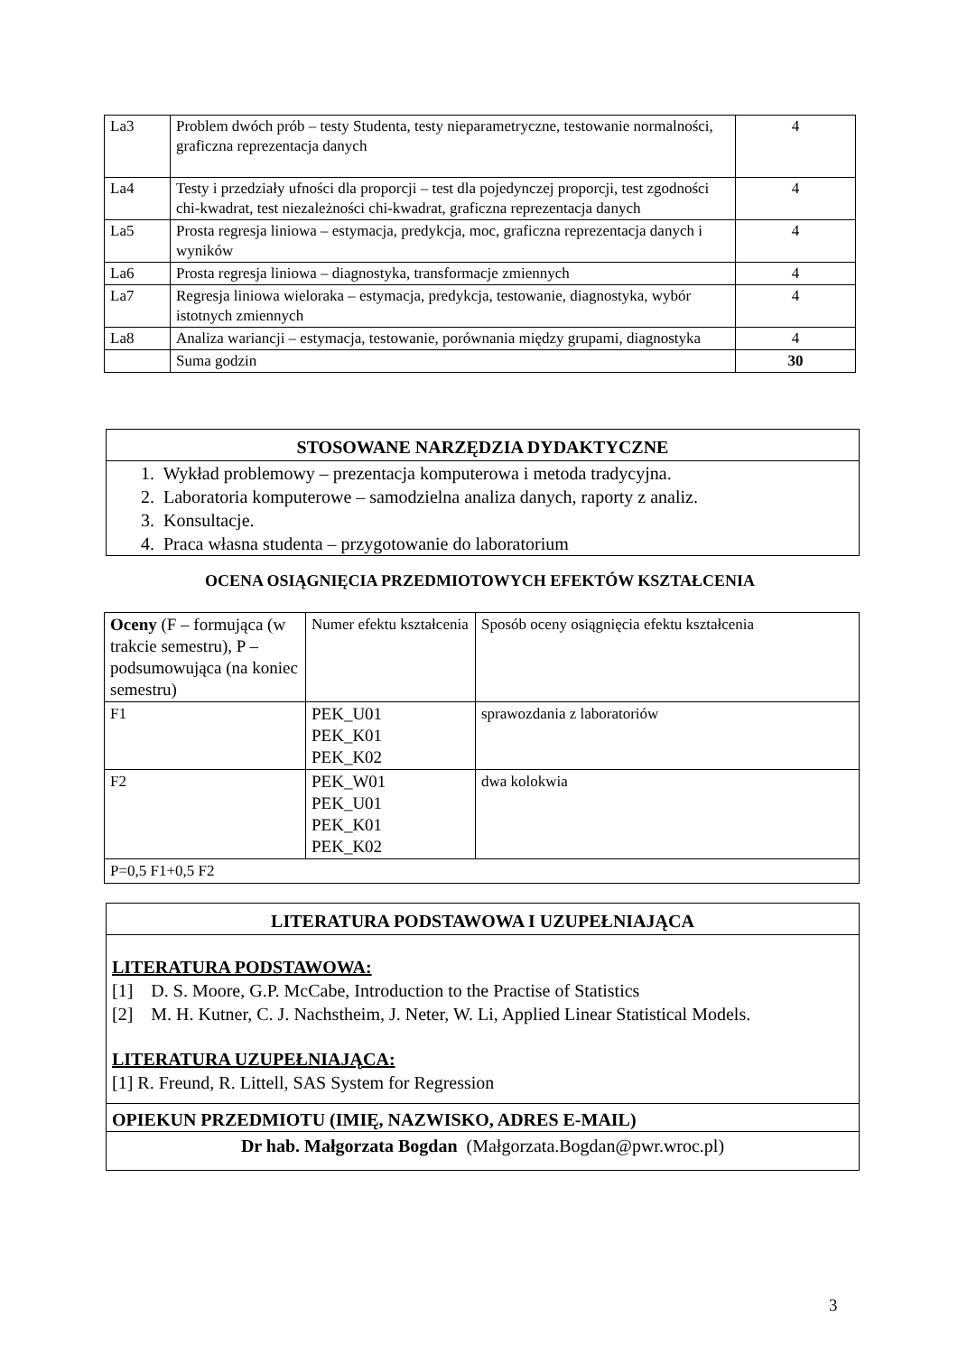| La3 | Problem dwóch prób – testy Studenta, testy nieparametryczne, testowanie normalności, graficzna reprezentacja danych | 4 |
| La4 | Testy i przedziały ufności dla proporcji – test dla pojedynczej proporcji, test zgodności chi-kwadrat, test niezależności chi-kwadrat, graficzna reprezentacja danych | 4 |
| La5 | Prosta regresja liniowa – estymacja, predykcja, moc, graficzna reprezentacja danych i wyników | 4 |
| La6 | Prosta regresja liniowa – diagnostyka, transformacje zmiennych | 4 |
| La7 | Regresja liniowa wieloraka – estymacja, predykcja, testowanie, diagnostyka, wybór istotnych zmiennych | 4 |
| La8 | Analiza wariancji – estymacja, testowanie, porównania między grupami, diagnostyka | 4 |
| | Suma godzin | 30 |
STOSOWANE NARZĘDZIA DYDAKTYCZNE
1. Wykład problemowy – prezentacja komputerowa i metoda tradycyjna.
2. Laboratoria komputerowe – samodzielna analiza danych, raporty z analiz.
3. Konsultacje.
4. Praca własna studenta – przygotowanie do laboratorium
OCENA OSIĄGNIĘCIA PRZEDMIOTOWYCH EFEKTÓW KSZTAŁCENIA
| Oceny (F – formująca (w trakcie semestru), P – podsumowująca (na koniec semestru) | Numer efektu kształcenia | Sposób oceny osiągnięcia efektu kształcenia |
| F1 | PEK_U01 PEK_K01 PEK_K02 | sprawozdania z laboratoriów |
| F2 | PEK_W01 PEK_U01 PEK_K01 PEK_K02 | dwa kolokwia |
| P=0,5 F1+0,5 F2 | | |
LITERATURA PODSTAWOWA I UZUPEŁNIAJĄCA
LITERATURA PODSTAWOWA:
[1] D. S. Moore, G.P. McCabe, Introduction to the Practise of Statistics
[2] M. H. Kutner, C. J. Nachstheim, J. Neter, W. Li, Applied Linear Statistical Models.
LITERATURA UZUPEŁNIAJĄCA:
[1] R. Freund, R. Littell, SAS System for Regression
OPIEKUN PRZEDMIOTU (IMIĘ, NAZWISKO, ADRES E-MAIL)
Dr hab. Małgorzata Bogdan (Małgorzata.Bogdan@pwr.wroc.pl)
3